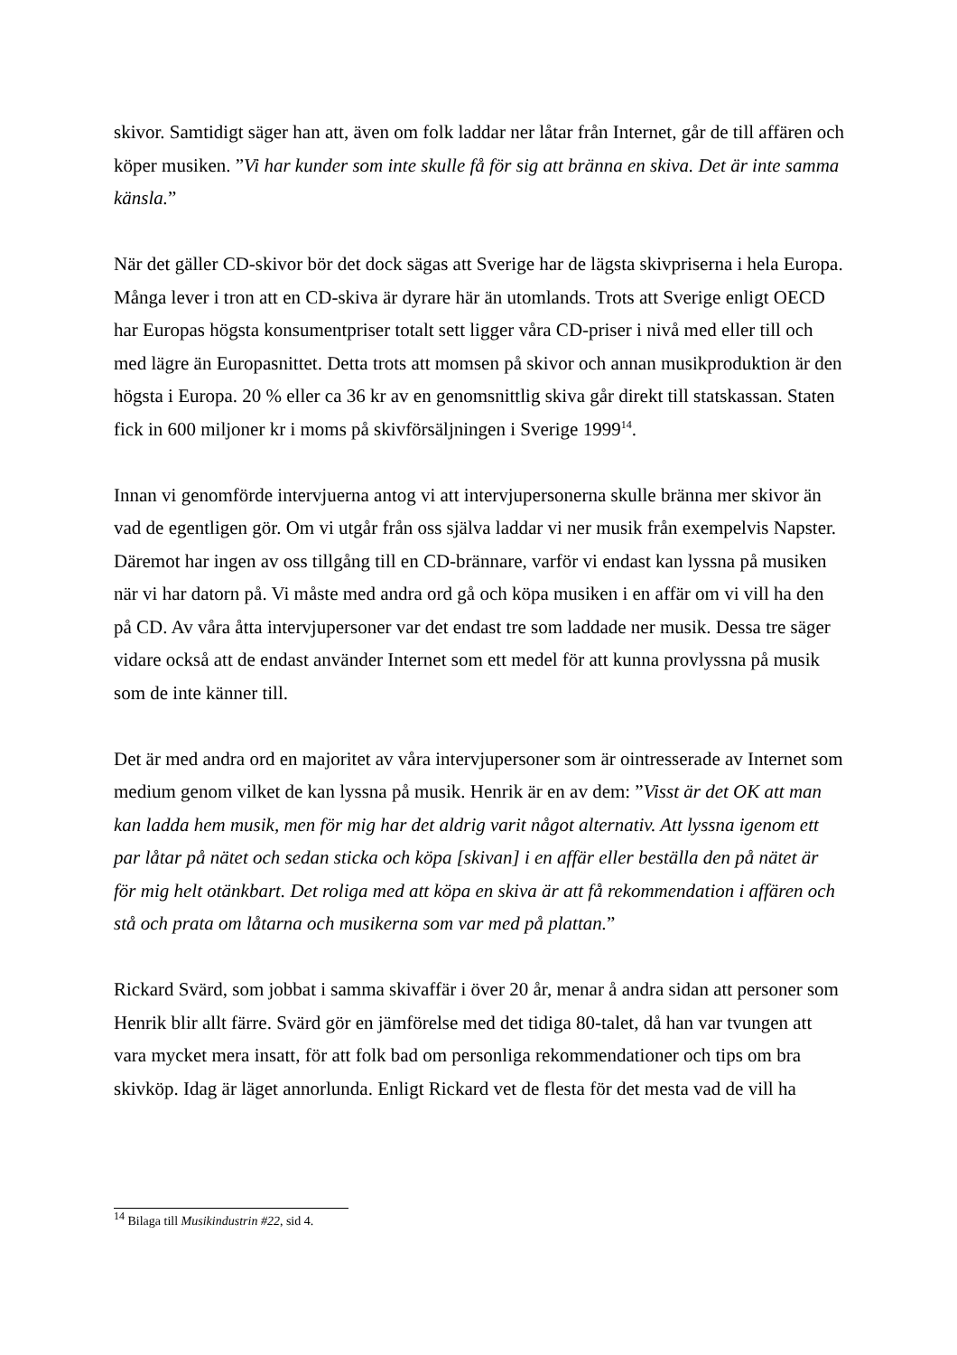skivor. Samtidigt säger han att, även om folk laddar ner låtar från Internet, går de till affären och köper musiken. ”Vi har kunder som inte skulle få för sig att bränna en skiva. Det är inte samma känsla.”
När det gäller CD-skivor bör det dock sägas att Sverige har de lägsta skivpriserna i hela Europa. Många lever i tron att en CD-skiva är dyrare här än utomlands. Trots att Sverige enligt OECD har Europas högsta konsumentpriser totalt sett ligger våra CD-priser i nivå med eller till och med lägre än Europasnittet. Detta trots att momsen på skivor och annan musikproduktion är den högsta i Europa. 20 % eller ca 36 kr av en genomsnittlig skiva går direkt till statskassan. Staten fick in 600 miljoner kr i moms på skivförsäljningen i Sverige 1999<sup>14</sup>.
Innan vi genomförde intervjuerna antog vi att intervjupersonerna skulle bränna mer skivor än vad de egentligen gör. Om vi utgår från oss själva laddar vi ner musik från exempelvis Napster. Däremot har ingen av oss tillgång till en CD-brännare, varför vi endast kan lyssna på musiken när vi har datorn på. Vi måste med andra ord gå och köpa musiken i en affär om vi vill ha den på CD. Av våra åtta intervjupersoner var det endast tre som laddade ner musik. Dessa tre säger vidare också att de endast använder Internet som ett medel för att kunna provlyssna på musik som de inte känner till.
Det är med andra ord en majoritet av våra intervjupersoner som är ointresserade av Internet som medium genom vilket de kan lyssna på musik. Henrik är en av dem: ”Visst är det OK att man kan ladda hem musik, men för mig har det aldrig varit något alternativ. Att lyssna igenom ett par låtar på nätet och sedan sticka och köpa [skivan] i en affär eller beställa den på nätet är för mig helt otänkbart. Det roliga med att köpa en skiva är att få rekommendation i affären och stå och prata om låtarna och musikerna som var med på plattan.”
Rickard Svärd, som jobbat i samma skivaffär i över 20 år, menar å andra sidan att personer som Henrik blir allt färre. Svärd gör en jämförelse med det tidiga 80-talet, då han var tvungen att vara mycket mera insatt, för att folk bad om personliga rekommendationer och tips om bra skivköp. Idag är läget annorlunda. Enligt Rickard vet de flesta för det mesta vad de vill ha
<sup>14</sup> Bilaga till Musikindustrin #22, sid 4.